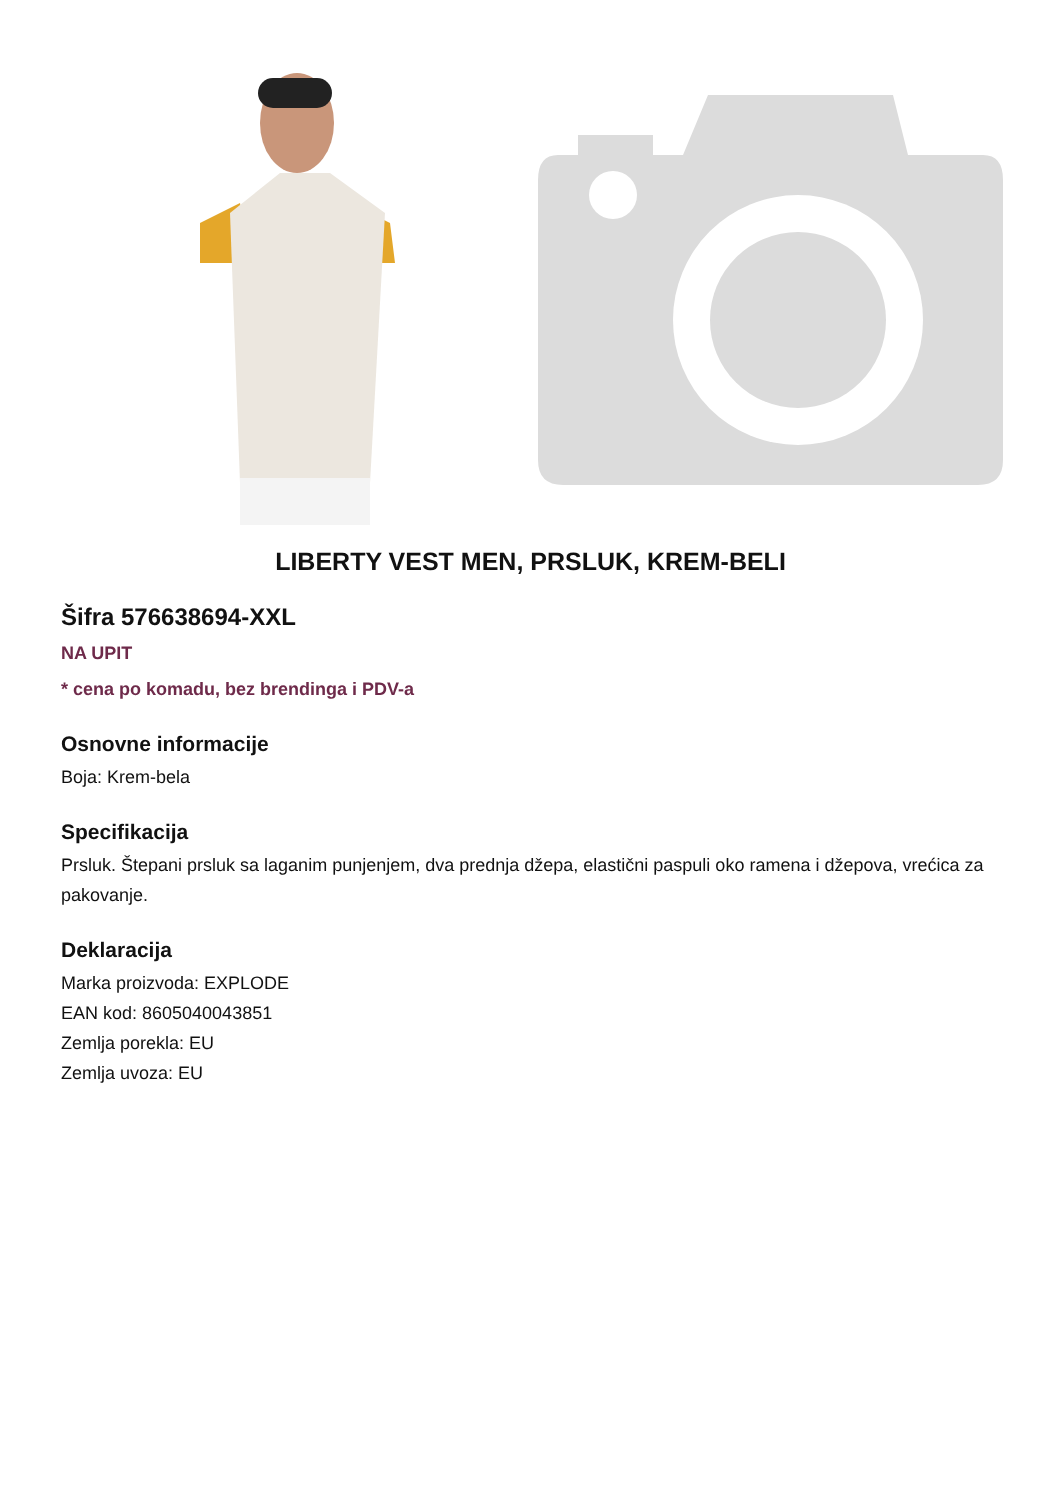LIBERTY VEST MEN, PRSLUK, KREM-BELI
Šifra 576638694-XXL
NA UPIT
* cena po komadu, bez brendinga i PDV-a
Osnovne informacije
Boja: Krem-bela
Specifikacija
Prsluk. Štepani prsluk sa laganim punjenjem, dva prednja džepa, elastični paspuli oko ramena i džepova, vrećica za pakovanje.
Deklaracija
Marka proizvoda: EXPLODE
EAN kod: 8605040043851
Zemlja porekla: EU
Zemlja uvoza: EU